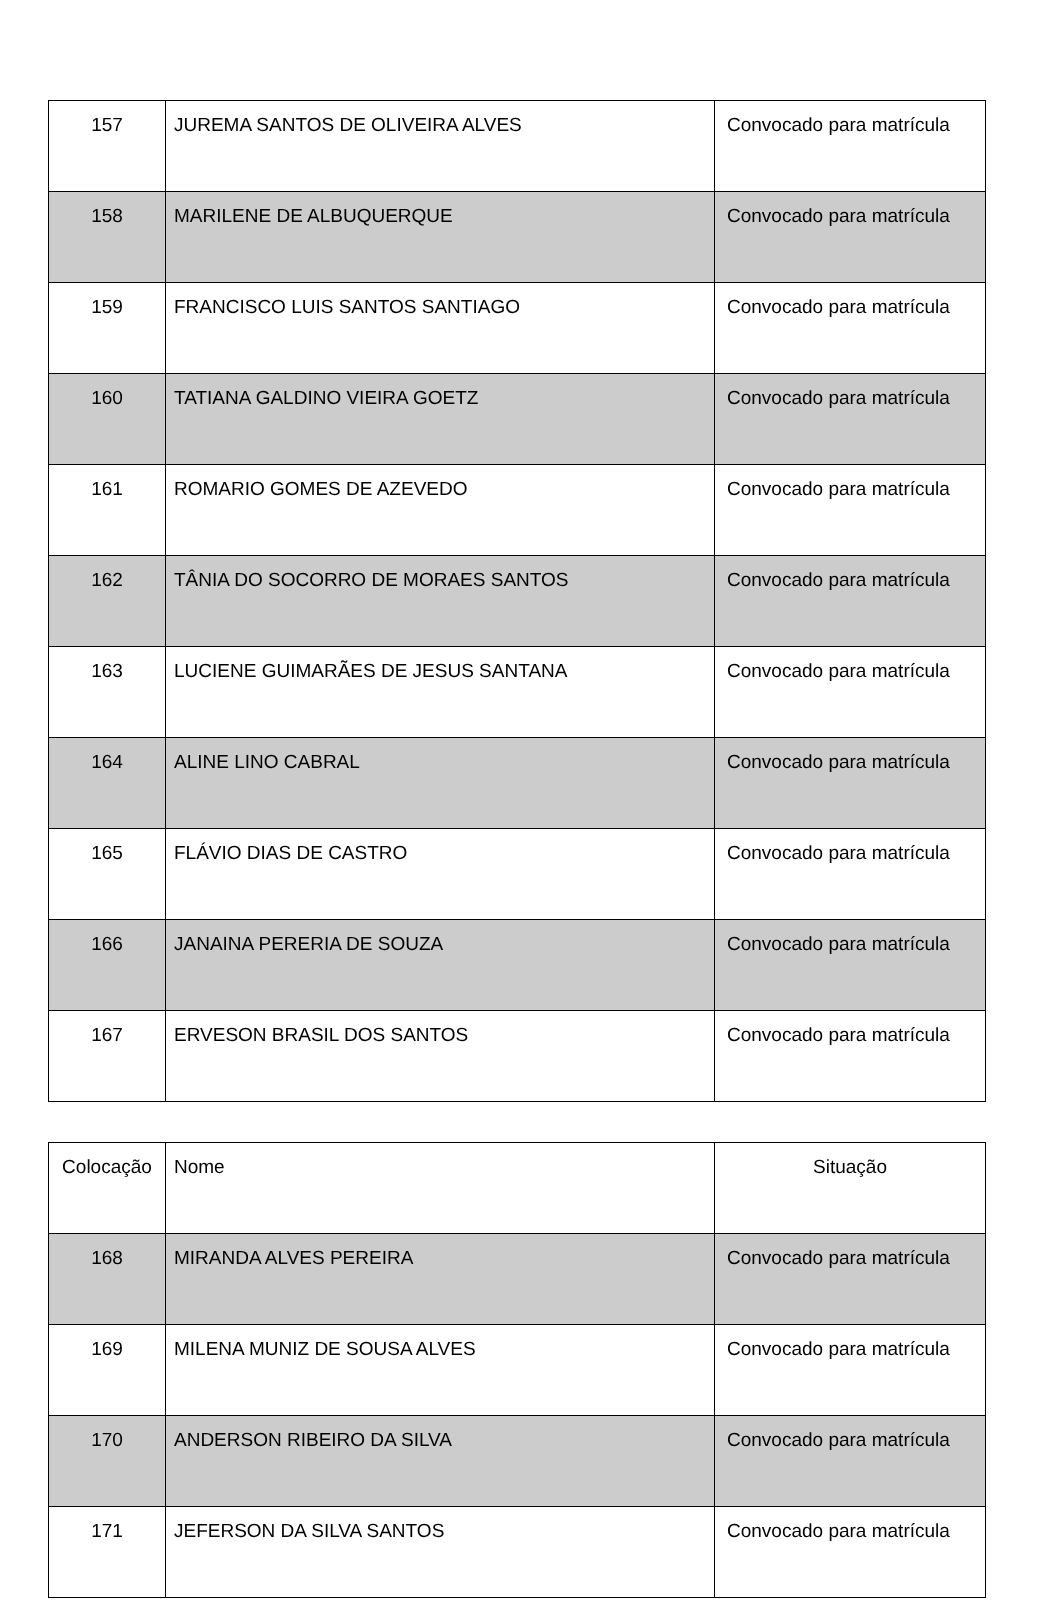| 157 | JUREMA SANTOS DE OLIVEIRA ALVES | Convocado para matrícula |
| 158 | MARILENE DE ALBUQUERQUE | Convocado para matrícula |
| 159 | FRANCISCO LUIS SANTOS SANTIAGO | Convocado para matrícula |
| 160 | TATIANA GALDINO VIEIRA GOETZ | Convocado para matrícula |
| 161 | ROMARIO GOMES DE AZEVEDO | Convocado para matrícula |
| 162 | TÂNIA DO SOCORRO DE MORAES SANTOS | Convocado para matrícula |
| 163 | LUCIENE GUIMARÃES DE JESUS SANTANA | Convocado para matrícula |
| 164 | ALINE LINO CABRAL | Convocado para matrícula |
| 165 | FLÁVIO DIAS DE CASTRO | Convocado para matrícula |
| 166 | JANAINA PERERIA DE SOUZA | Convocado para matrícula |
| 167 | ERVESON BRASIL DOS SANTOS | Convocado para matrícula |
| Colocação | Nome | Situação |
| --- | --- | --- |
| 168 | MIRANDA ALVES PEREIRA | Convocado para matrícula |
| 169 | MILENA MUNIZ DE SOUSA ALVES | Convocado para matrícula |
| 170 | ANDERSON RIBEIRO DA SILVA | Convocado para matrícula |
| 171 | JEFERSON DA SILVA SANTOS | Convocado para matrícula |